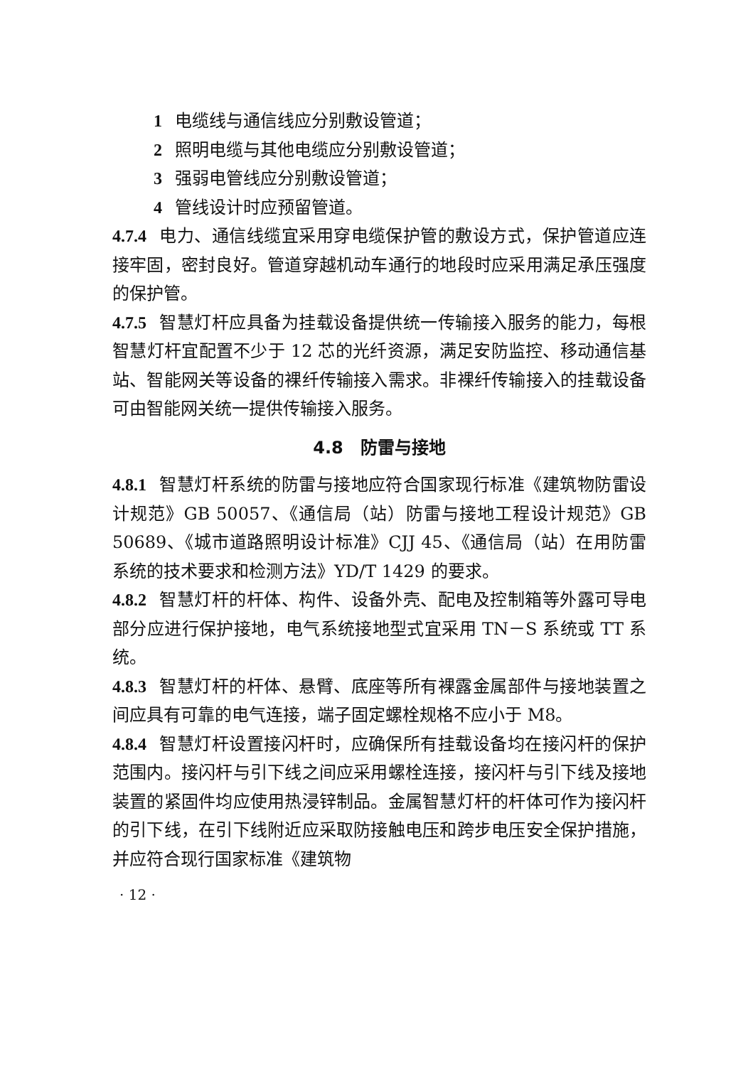1 电缆线与通信线应分别敷设管道；
2 照明电缆与其他电缆应分别敷设管道；
3 强弱电管线应分别敷设管道；
4 管线设计时应预留管道。
4.7.4 电力、通信线缆宜采用穿电缆保护管的敷设方式，保护管道应连接牢固，密封良好。管道穿越机动车通行的地段时应采用满足承压强度的保护管。
4.7.5 智慧灯杆应具备为挂载设备提供统一传输接入服务的能力，每根智慧灯杆宜配置不少于 12 芯的光纤资源，满足安防监控、移动通信基站、智能网关等设备的裸纤传输接入需求。非裸纤传输接入的挂载设备可由智能网关统一提供传输接入服务。
4.8　防雷与接地
4.8.1 智慧灯杆系统的防雷与接地应符合国家现行标准《建筑物防雷设计规范》GB 50057、《通信局（站）防雷与接地工程设计规范》GB 50689、《城市道路照明设计标准》CJJ 45、《通信局（站）在用防雷系统的技术要求和检测方法》YD/T 1429 的要求。
4.8.2 智慧灯杆的杆体、构件、设备外壳、配电及控制箱等外露可导电部分应进行保护接地，电气系统接地型式宜采用 TN－S 系统或 TT 系统。
4.8.3 智慧灯杆的杆体、悬臂、底座等所有裸露金属部件与接地装置之间应具有可靠的电气连接，端子固定螺栓规格不应小于 M8。
4.8.4 智慧灯杆设置接闪杆时，应确保所有挂载设备均在接闪杆的保护范围内。接闪杆与引下线之间应采用螺栓连接，接闪杆与引下线及接地装置的紧固件均应使用热浸锌制品。金属智慧灯杆的杆体可作为接闪杆的引下线，在引下线附近应采取防接触电压和跨步电压安全保护措施，并应符合现行国家标准《建筑物
· 12 ·